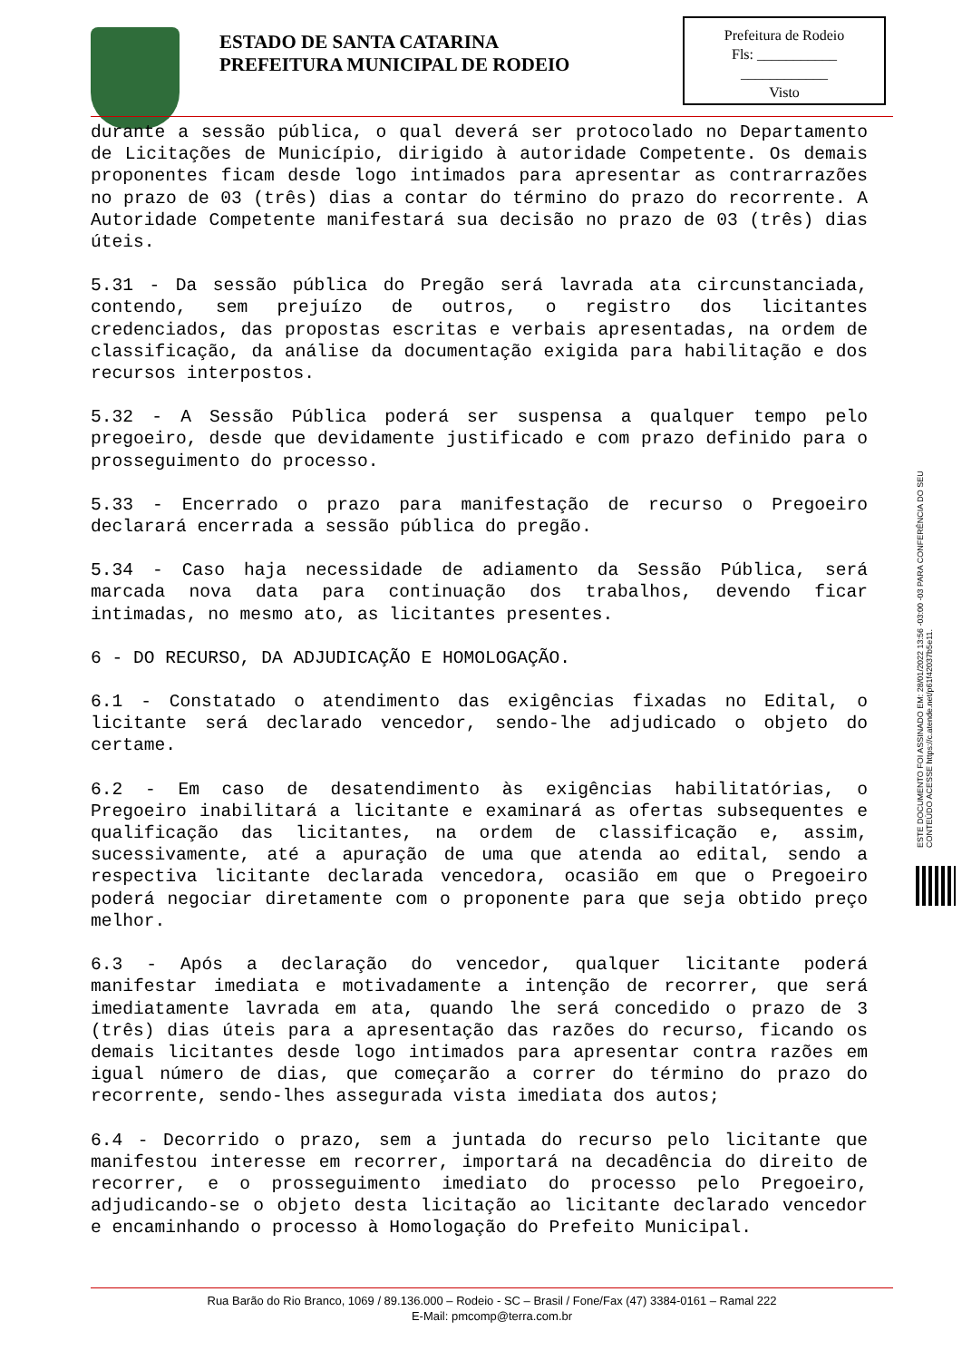ESTADO DE SANTA CATARINA
PREFEITURA MUNICIPAL DE RODEIO
Prefeitura de Rodeio
Fls: ___________
____________
Visto
durante a sessão pública, o qual deverá ser protocolado no Departamento de Licitações de Município, dirigido à autoridade Competente. Os demais proponentes ficam desde logo intimados para apresentar as contrarrazões no prazo de 03 (três) dias a contar do término do prazo do recorrente. A Autoridade Competente manifestará sua decisão no prazo de 03 (três) dias úteis.
5.31 - Da sessão pública do Pregão será lavrada ata circunstanciada, contendo, sem prejuízo de outros, o registro dos licitantes credenciados, das propostas escritas e verbais apresentadas, na ordem de classificação, da análise da documentação exigida para habilitação e dos recursos interpostos.
5.32 - A Sessão Pública poderá ser suspensa a qualquer tempo pelo pregoeiro, desde que devidamente justificado e com prazo definido para o prosseguimento do processo.
5.33 - Encerrado o prazo para manifestação de recurso o Pregoeiro declarará encerrada a sessão pública do pregão.
5.34 - Caso haja necessidade de adiamento da Sessão Pública, será marcada nova data para continuação dos trabalhos, devendo ficar intimadas, no mesmo ato, as licitantes presentes.
6 - DO RECURSO, DA ADJUDICAÇÃO E HOMOLOGAÇÃO.
6.1 - Constatado o atendimento das exigências fixadas no Edital, o licitante será declarado vencedor, sendo-lhe adjudicado o objeto do certame.
6.2 - Em caso de desatendimento às exigências habilitatórias, o Pregoeiro inabilitará a licitante e examinará as ofertas subsequentes e qualificação das licitantes, na ordem de classificação e, assim, sucessivamente, até a apuração de uma que atenda ao edital, sendo a respectiva licitante declarada vencedora, ocasião em que o Pregoeiro poderá negociar diretamente com o proponente para que seja obtido preço melhor.
6.3 - Após a declaração do vencedor, qualquer licitante poderá manifestar imediata e motivadamente a intenção de recorrer, que será imediatamente lavrada em ata, quando lhe será concedido o prazo de 3 (três) dias úteis para a apresentação das razões do recurso, ficando os demais licitantes desde logo intimados para apresentar contra razões em igual número de dias, que começarão a correr do término do prazo do recorrente, sendo-lhes assegurada vista imediata dos autos;
6.4 - Decorrido o prazo, sem a juntada do recurso pelo licitante que manifestou interesse em recorrer, importará na decadência do direito de recorrer, e o prosseguimento imediato do processo pelo Pregoeiro, adjudicando-se o objeto desta licitação ao licitante declarado vencedor e encaminhando o processo à Homologação do Prefeito Municipal.
ESTE DOCUMENTO FOI ASSINADO EM: 28/01/2022 13:56 -03:00 -03 PARA CONFERÊNCIA DO SEU CONTEÚDO ACESSE https://c.atende.net/p61f42037b5e11.
Rua Barão do Rio Branco, 1069 / 89.136.000 – Rodeio - SC – Brasil / Fone/Fax (47) 3384-0161 – Ramal 222
E-Mail: pmcomp@terra.com.br